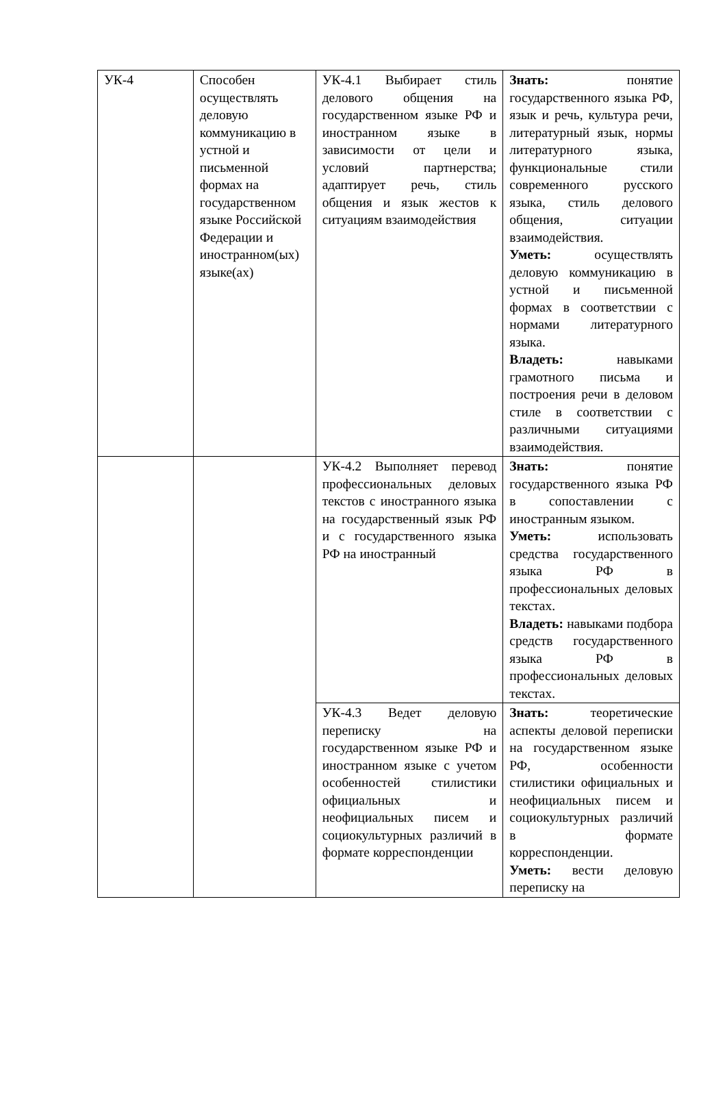| УК-4 | Способен осуществлять деловую коммуникацию в устной и письменной формах на государственном языке Российской Федерации и иностранном(ых) языке(ах) | УК-4.1 Выбирает стиль делового общения на государственном языке РФ и иностранном языке в зависимости от цели и условий партнерства; адаптирует речь, стиль общения и язык жестов к ситуациям взаимодействия | Знать: понятие государственного языка РФ, язык и речь, культура речи, литературный язык, нормы литературного языка, функциональные стили современного русского языка, стиль делового общения, ситуации взаимодействия. Уметь: осуществлять деловую коммуникацию в устной и письменной формах в соответствии с нормами литературного языка. Владеть: навыками грамотного письма и построения речи в деловом стиле в соответствии с различными ситуациями взаимодействия. |
| | | УК-4.2 Выполняет перевод профессиональных деловых текстов с иностранного языка на государственный язык РФ и с государственного языка РФ на иностранный | Знать: понятие государственного языка РФ в сопоставлении с иностранным языком. Уметь: использовать средства государственного языка РФ в профессиональных деловых текстах. Владеть: навыками подбора средств государственного языка РФ в профессиональных деловых текстах. |
| | | УК-4.3 Ведет деловую переписку на государственном языке РФ и иностранном языке с учетом особенностей стилистики официальных и неофициальных писем и социокультурных различий в формате корреспонденции | Знать: теоретические аспекты деловой переписки на государственном языке РФ, особенности стилистики официальных и неофициальных писем и социокультурных различий в формате корреспонденции. Уметь: вести деловую переписку на |